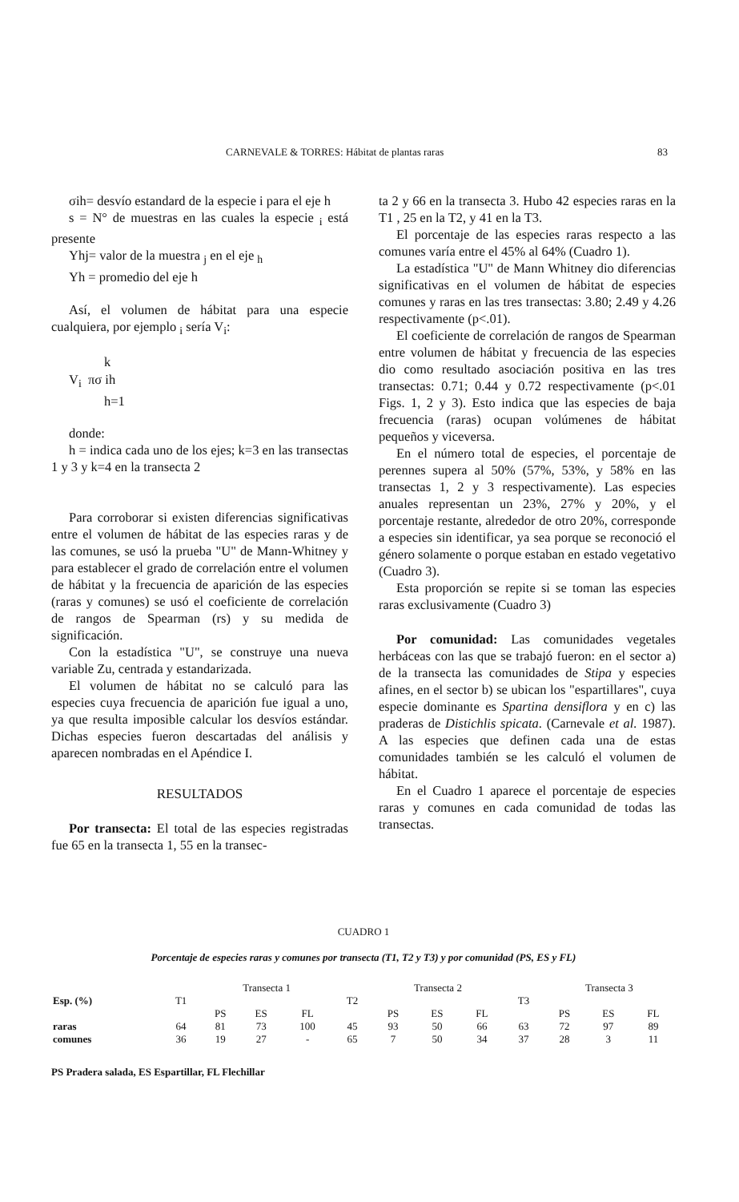CARNEVALE & TORRES: Hábitat de plantas raras 83
σih= desvío estandard de la especie i para el eje h
s = N° de muestras en las cuales la especie <sub>i</sub> está presente
Yhj= valor de la muestra <sub>j</sub> en el eje <sub>h</sub>
Yh = promedio del eje h
Así, el volumen de hábitat para una especie cualquiera, por ejemplo <sub>i</sub> sería V<sub>i</sub>:
k
V<sub>i</sub> πσ ih
h=1
donde:
h = indica cada uno de los ejes; k=3 en las transectas 1 y 3 y k=4 en la transecta 2
Para corroborar si existen diferencias significativas entre el volumen de hábitat de las especies raras y de las comunes, se usó la prueba "U" de Mann-Whitney y para establecer el grado de correlación entre el volumen de hábitat y la frecuencia de aparición de las especies (raras y comunes) se usó el coeficiente de correlación de rangos de Spearman (rs) y su medida de significación.
Con la estadística "U", se construye una nueva variable Zu, centrada y estandarizada.
El volumen de hábitat no se calculó para las especies cuya frecuencia de aparición fue igual a uno, ya que resulta imposible calcular los desvíos estándar. Dichas especies fueron descartadas del análisis y aparecen nombradas en el Apéndice I.
RESULTADOS
Por transecta: El total de las especies registradas fue 65 en la transecta 1, 55 en la transec-
ta 2 y 66 en la transecta 3. Hubo 42 especies raras en la T1 , 25 en la T2, y 41 en la T3.
El porcentaje de las especies raras respecto a las comunes varía entre el 45% al 64% (Cuadro 1).
La estadística "U" de Mann Whitney dio diferencias significativas en el volumen de hábitat de especies comunes y raras en las tres transectas: 3.80; 2.49 y 4.26 respectivamente (p<.01).
El coeficiente de correlación de rangos de Spearman entre volumen de hábitat y frecuencia de las especies dio como resultado asociación positiva en las tres transectas: 0.71; 0.44 y 0.72 respectivamente (p<.01 Figs. 1, 2 y 3). Esto indica que las especies de baja frecuencia (raras) ocupan volúmenes de hábitat pequeños y viceversa.
En el número total de especies, el porcentaje de perennes supera al 50% (57%, 53%, y 58% en las transectas 1, 2 y 3 respectivamente). Las especies anuales representan un 23%, 27% y 20%, y el porcentaje restante, alrededor de otro 20%, corresponde a especies sin identificar, ya sea porque se reconoció el género solamente o porque estaban en estado vegetativo (Cuadro 3).
Esta proporción se repite si se toman las especies raras exclusivamente (Cuadro 3)
Por comunidad: Las comunidades vegetales herbáceas con las que se trabajó fueron: en el sector a) de la transecta las comunidades de Stipa y especies afines, en el sector b) se ubican los "espartillares", cuya especie dominante es Spartina densiflora y en c) las praderas de Distichlis spicata. (Carnevale et al. 1987). A las especies que definen cada una de estas comunidades también se les calculó el volumen de hábitat.
En el Cuadro 1 aparece el porcentaje de especies raras y comunes en cada comunidad de todas las transectas.
CUADRO 1
Porcentaje de especies raras y comunes por transecta (T1, T2 y T3) y por comunidad (PS, ES y FL)
| | | Transecta 1 | | | | Transecta 2 | | | | Transecta 3 | | |
| --- | --- | --- | --- | --- | --- | --- | --- | --- | --- | --- | --- | --- |
| Esp. (%) | T1 | | | | T2 | | | | T3 | | | |
| | | PS | ES | FL | | PS | ES | FL | | PS | ES | FL |
| raras | 64 | 81 | 73 | 100 | 45 | 93 | 50 | 66 | 63 | 72 | 97 | 89 |
| comunes | 36 | 19 | 27 | - | 65 | 7 | 50 | 34 | 37 | 28 | 3 | 11 |
PS Pradera salada, ES Espartillar, FL Flechillar